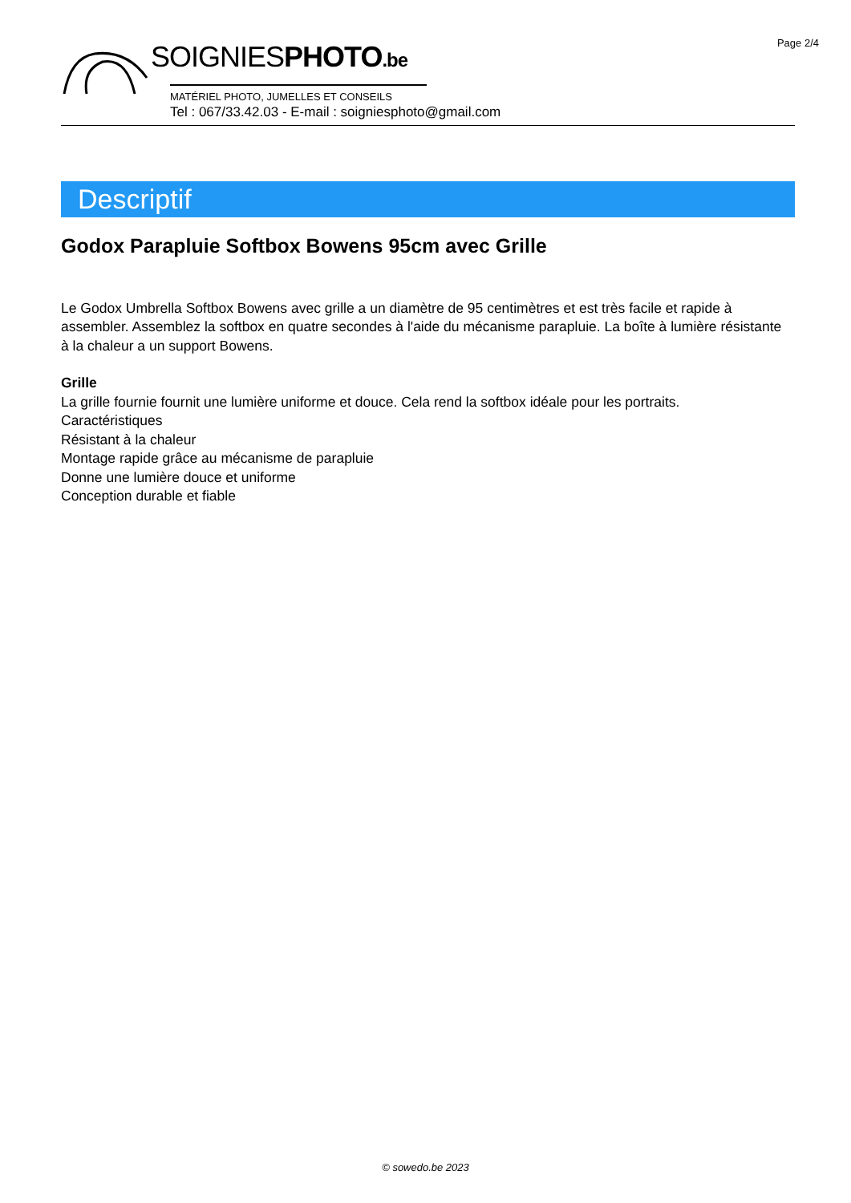Page 2/4
SOIGNIESPHOTO.be
MATÉRIEL PHOTO, JUMELLES ET CONSEILS
Tel : 067/33.42.03 - E-mail : soigniesphoto@gmail.com
Descriptif
Godox Parapluie Softbox Bowens 95cm avec Grille
Le Godox Umbrella Softbox Bowens avec grille a un diamètre de 95 centimètres et est très facile et rapide à assembler. Assemblez la softbox en quatre secondes à l'aide du mécanisme parapluie. La boîte à lumière résistante à la chaleur a un support Bowens.
Grille
La grille fournie fournit une lumière uniforme et douce. Cela rend la softbox idéale pour les portraits.
Caractéristiques
Résistant à la chaleur
Montage rapide grâce au mécanisme de parapluie
Donne une lumière douce et uniforme
Conception durable et fiable
© sowedo.be 2023